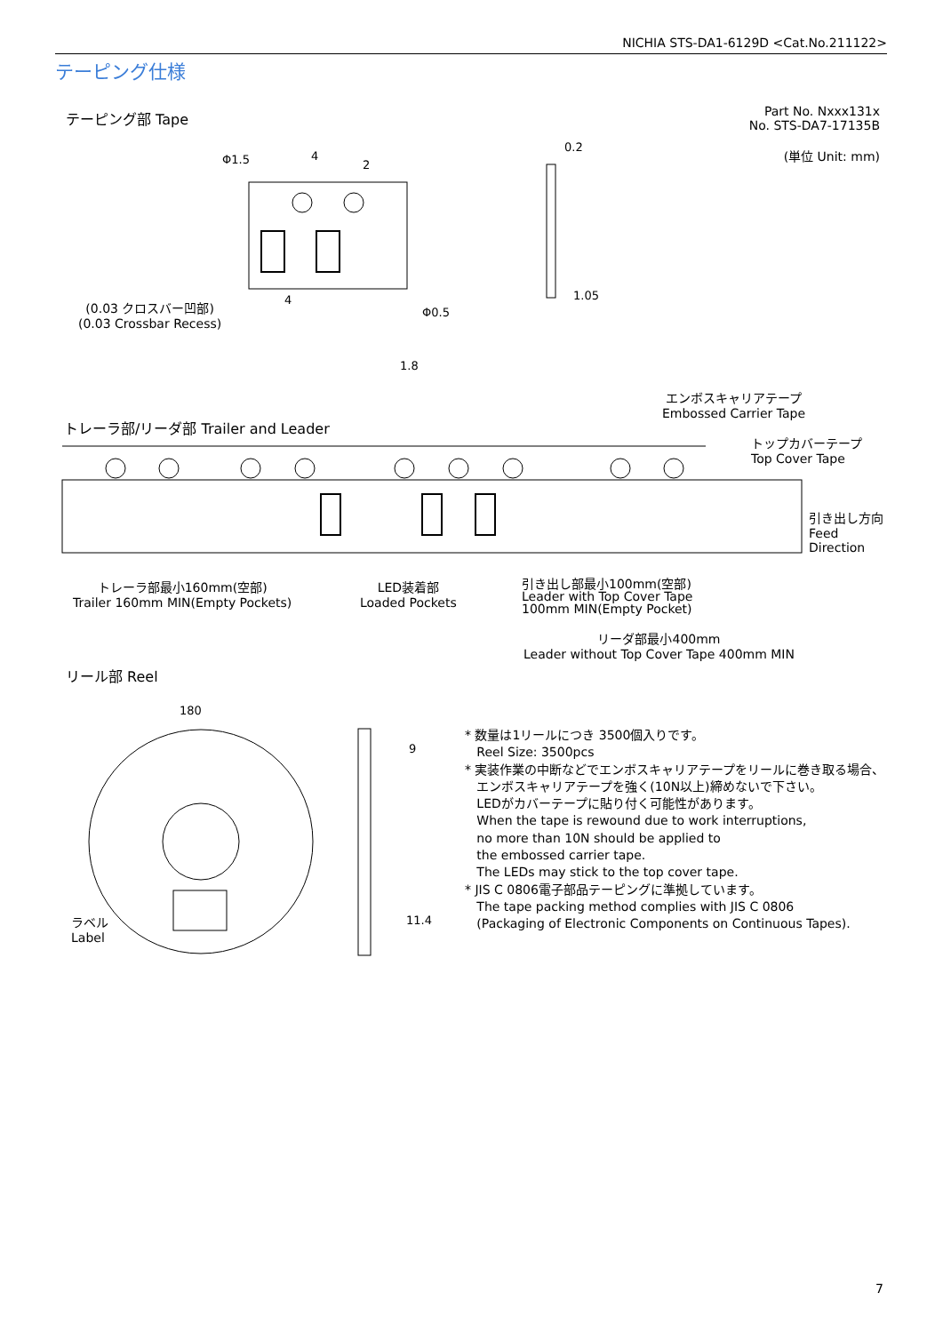NICHIA STS-DA1-6129D <Cat.No.211122>
テーピング仕様
テーピング部 Tape
Part No. Nxxx131x
No. STS-DA7-17135B
(単位 Unit: mm)
Φ1.5
4
2
0.2
1.05
Φ0.5
4
1.8
(0.03 クロスバー凹部)
(0.03 Crossbar Recess)
エンボスキャリアテープ
Embossed Carrier Tape
トレーラ部/リーダ部 Trailer and Leader
トップカバーテープ
Top Cover Tape
引き出し方向
Feed
Direction
トレーラ部最小160mm(空部)
Trailer 160mm MIN(Empty Pockets)
LED装着部
Loaded Pockets
引き出し部最小100mm(空部)
Leader with Top Cover Tape
100mm MIN(Empty Pocket)
リーダ部最小400mm
Leader without Top Cover Tape 400mm MIN
リール部 Reel
180
9
11.4
ラベル
Label
* 数量は1リールにつき 3500個入りです。
Reel Size: 3500pcs
* 実装作業の中断などでエンボスキャリアテープをリールに巻き取る場合、
エンボスキャリアテープを強く(10N以上)締めないで下さい。
LEDがカバーテープに貼り付く可能性があります。
When the tape is rewound due to work interruptions,
no more than 10N should be applied to
the embossed carrier tape.
The LEDs may stick to the top cover tape.
* JIS C 0806電子部品テーピングに準拠しています。
The tape packing method complies with JIS C 0806
(Packaging of Electronic Components on Continuous Tapes).
7